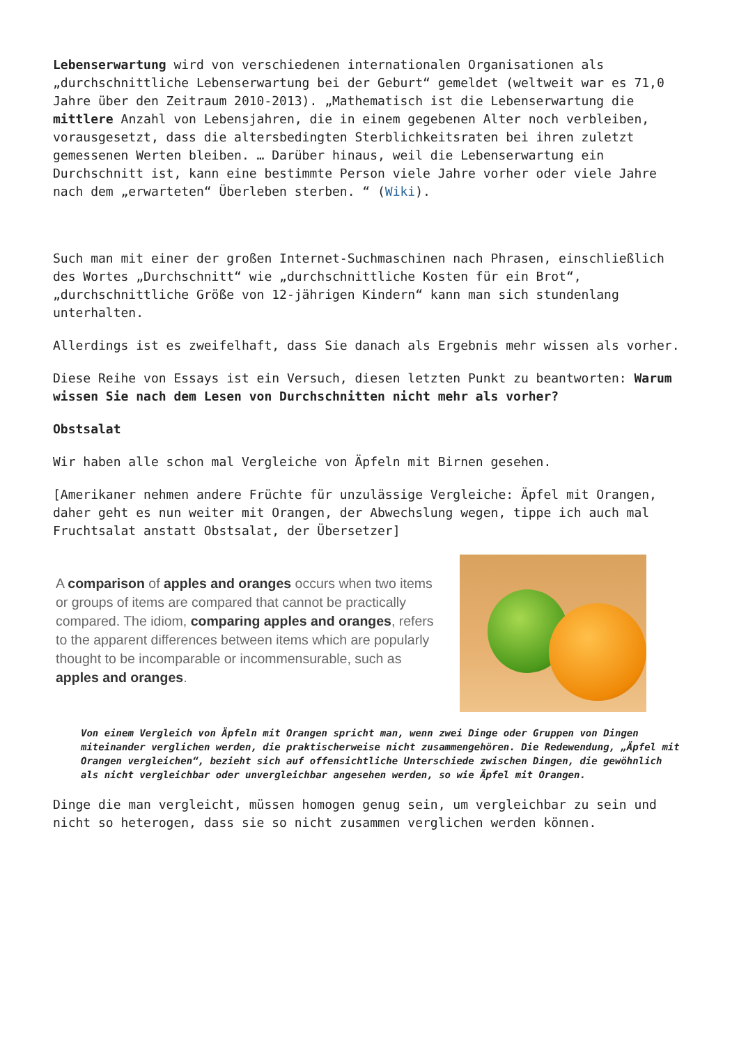Lebenserwartung wird von verschiedenen internationalen Organisationen als „durchschnittliche Lebenserwartung bei der Geburt“ gemeldet (weltweit war es 71,0 Jahre über den Zeitraum 2010-2013). „Mathematisch ist die Lebenserwartung die mittlere Anzahl von Lebensjahren, die in einem gegebenen Alter noch verbleiben, vorausgesetzt, dass die altersbedingten Sterblichkeitsraten bei ihren zuletzt gemessenen Werten bleiben. … Darüber hinaus, weil die Lebenserwartung ein Durchschnitt ist, kann eine bestimmte Person viele Jahre vorher oder viele Jahre nach dem „erwarteten“ Überleben sterben. “ (Wiki).
Such man mit einer der großen Internet-Suchmaschinen nach Phrasen, einschließlich des Wortes „Durchschnitt“ wie „durchschnittliche Kosten für ein Brot“, „durchschnittliche Größe von 12-jährigen Kindern“ kann man sich stundenlang unterhalten.
Allerdings ist es zweifelhaft, dass Sie danach als Ergebnis mehr wissen als vorher.
Diese Reihe von Essays ist ein Versuch, diesen letzten Punkt zu beantworten: Warum wissen Sie nach dem Lesen von Durchschnitten nicht mehr als vorher?
Obstsalat
Wir haben alle schon mal Vergleiche von Äpfeln mit Birnen gesehen.
[Amerikaner nehmen andere Früchte für unzulässige Vergleiche: Äpfel mit Orangen, daher geht es nun weiter mit Orangen, der Abwechslung wegen, tippe ich auch mal Fruchtsalat anstatt Obstsalat, der Übersetzer]
A comparison of apples and oranges occurs when two items or groups of items are compared that cannot be practically compared. The idiom, comparing apples and oranges, refers to the apparent differences between items which are popularly thought to be incomparable or incommensurable, such as apples and oranges.
Von einem Vergleich von Äpfeln mit Orangen spricht man, wenn zwei Dinge oder Gruppen von Dingen miteinander verglichen werden, die praktischerweise nicht zusammengehören. Die Redewendung, „Äpfel mit Orangen vergleichen“, bezieht sich auf offensichtliche Unterschiede zwischen Dingen, die gewöhnlich als nicht vergleichbar oder unvergleichbar angesehen werden, so wie Äpfel mit Orangen.
Dinge die man vergleicht, müssen homogen genug sein, um vergleichbar zu sein und nicht so heterogen, dass sie so nicht zusammen verglichen werden können.